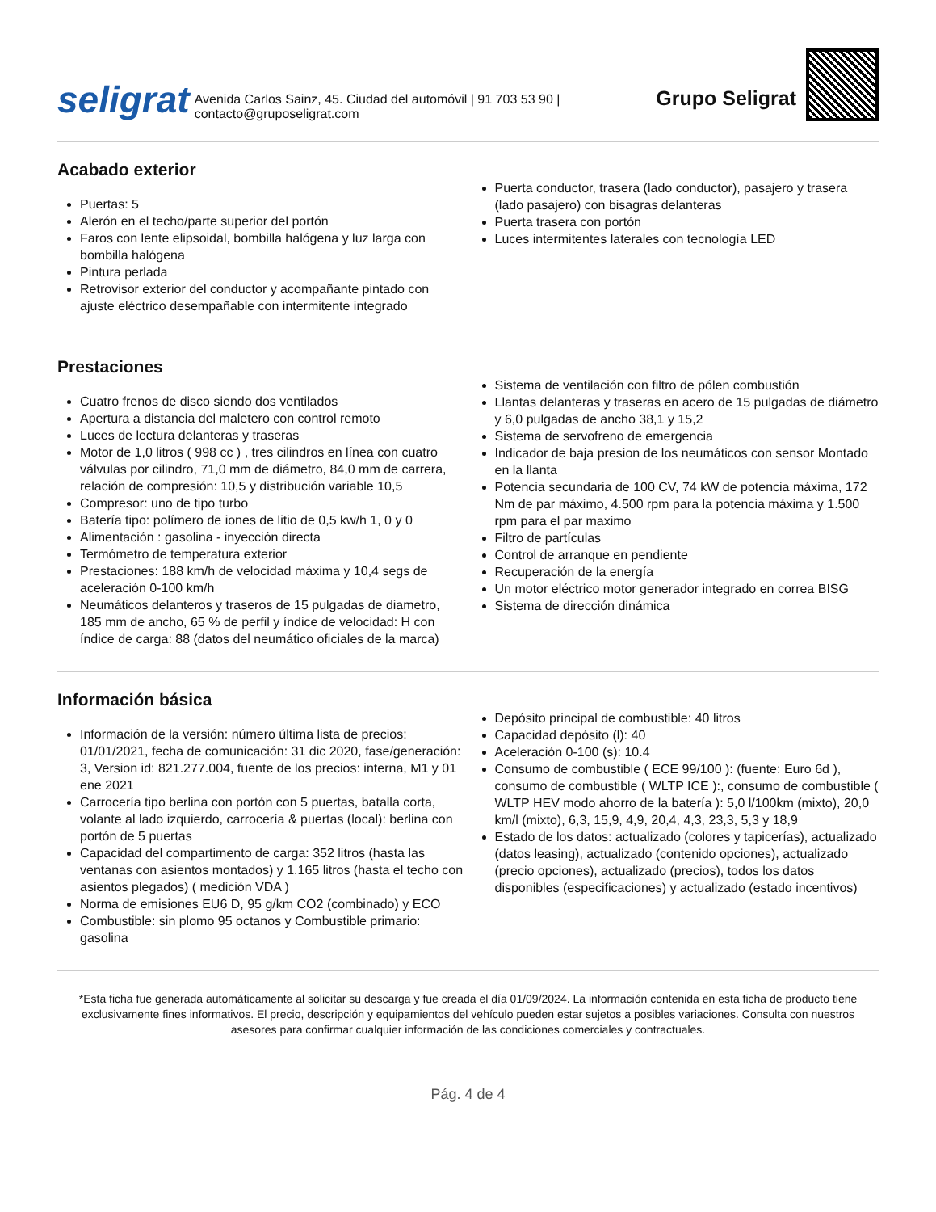seligrat Avenida Carlos Sainz, 45. Ciudad del automóvil | 91 703 53 90 | contacto@gruposeligrat.com
Grupo Seligrat
Acabado exterior
Puertas: 5
Alerón en el techo/parte superior del portón
Faros con lente elipsoidal, bombilla halógena y luz larga con bombilla halógena
Pintura perlada
Retrovisor exterior del conductor y acompañante pintado con ajuste eléctrico desempañable con intermitente integrado
Puerta conductor, trasera (lado conductor), pasajero y trasera (lado pasajero) con bisagras delanteras
Puerta trasera con portón
Luces intermitentes laterales con tecnología LED
Prestaciones
Cuatro frenos de disco siendo dos ventilados
Apertura a distancia del maletero con control remoto
Luces de lectura delanteras y traseras
Motor de 1,0 litros ( 998 cc ) , tres cilindros en línea con cuatro válvulas por cilindro, 71,0 mm de diámetro, 84,0 mm de carrera, relación de compresión: 10,5 y distribución variable 10,5
Compresor: uno de tipo turbo
Batería tipo: polímero de iones de litio de 0,5 kw/h 1, 0 y 0
Alimentación : gasolina - inyección directa
Termómetro de temperatura exterior
Prestaciones: 188 km/h de velocidad máxima y 10,4 segs de aceleración 0-100 km/h
Neumáticos delanteros y traseros de 15 pulgadas de diametro, 185 mm de ancho, 65 % de perfil y índice de velocidad: H con índice de carga: 88 (datos del neumático oficiales de la marca)
Sistema de ventilación con filtro de pólen combustión
Llantas delanteras y traseras en acero de 15 pulgadas de diámetro y 6,0 pulgadas de ancho 38,1 y 15,2
Sistema de servofreno de emergencia
Indicador de baja presion de los neumáticos con sensor Montado en la llanta
Potencia secundaria de 100 CV, 74 kW de potencia máxima, 172 Nm de par máximo, 4.500 rpm para la potencia máxima y 1.500 rpm para el par maximo
Filtro de partículas
Control de arranque en pendiente
Recuperación de la energía
Un motor eléctrico motor generador integrado en correa BISG
Sistema de dirección dinámica
Información básica
Información de la versión: número última lista de precios: 01/01/2021, fecha de comunicación: 31 dic 2020, fase/generación: 3, Version id: 821.277.004, fuente de los precios: interna, M1 y 01 ene 2021
Carrocería tipo berlina con portón con 5 puertas, batalla corta, volante al lado izquierdo, carrocería & puertas (local): berlina con portón de 5 puertas
Capacidad del compartimento de carga: 352 litros (hasta las ventanas con asientos montados) y 1.165 litros (hasta el techo con asientos plegados) ( medición VDA )
Norma de emisiones EU6 D, 95 g/km CO2 (combinado) y ECO
Combustible: sin plomo 95 octanos y Combustible primario: gasolina
Depósito principal de combustible: 40 litros
Capacidad depósito (l): 40
Aceleración 0-100 (s): 10.4
Consumo de combustible ( ECE 99/100 ): (fuente: Euro 6d ), consumo de combustible ( WLTP ICE ):, consumo de combustible ( WLTP HEV modo ahorro de la batería ): 5,0 l/100km (mixto), 20,0 km/l (mixto), 6,3, 15,9, 4,9, 20,4, 4,3, 23,3, 5,3 y 18,9
Estado de los datos: actualizado (colores y tapicerías), actualizado (datos leasing), actualizado (contenido opciones), actualizado (precio opciones), actualizado (precios), todos los datos disponibles (especificaciones) y actualizado (estado incentivos)
*Esta ficha fue generada automáticamente al solicitar su descarga y fue creada el día 01/09/2024. La información contenida en esta ficha de producto tiene exclusivamente fines informativos. El precio, descripción y equipamientos del vehículo pueden estar sujetos a posibles variaciones. Consulta con nuestros asesores para confirmar cualquier información de las condiciones comerciales y contractuales.
Pág. 4 de 4